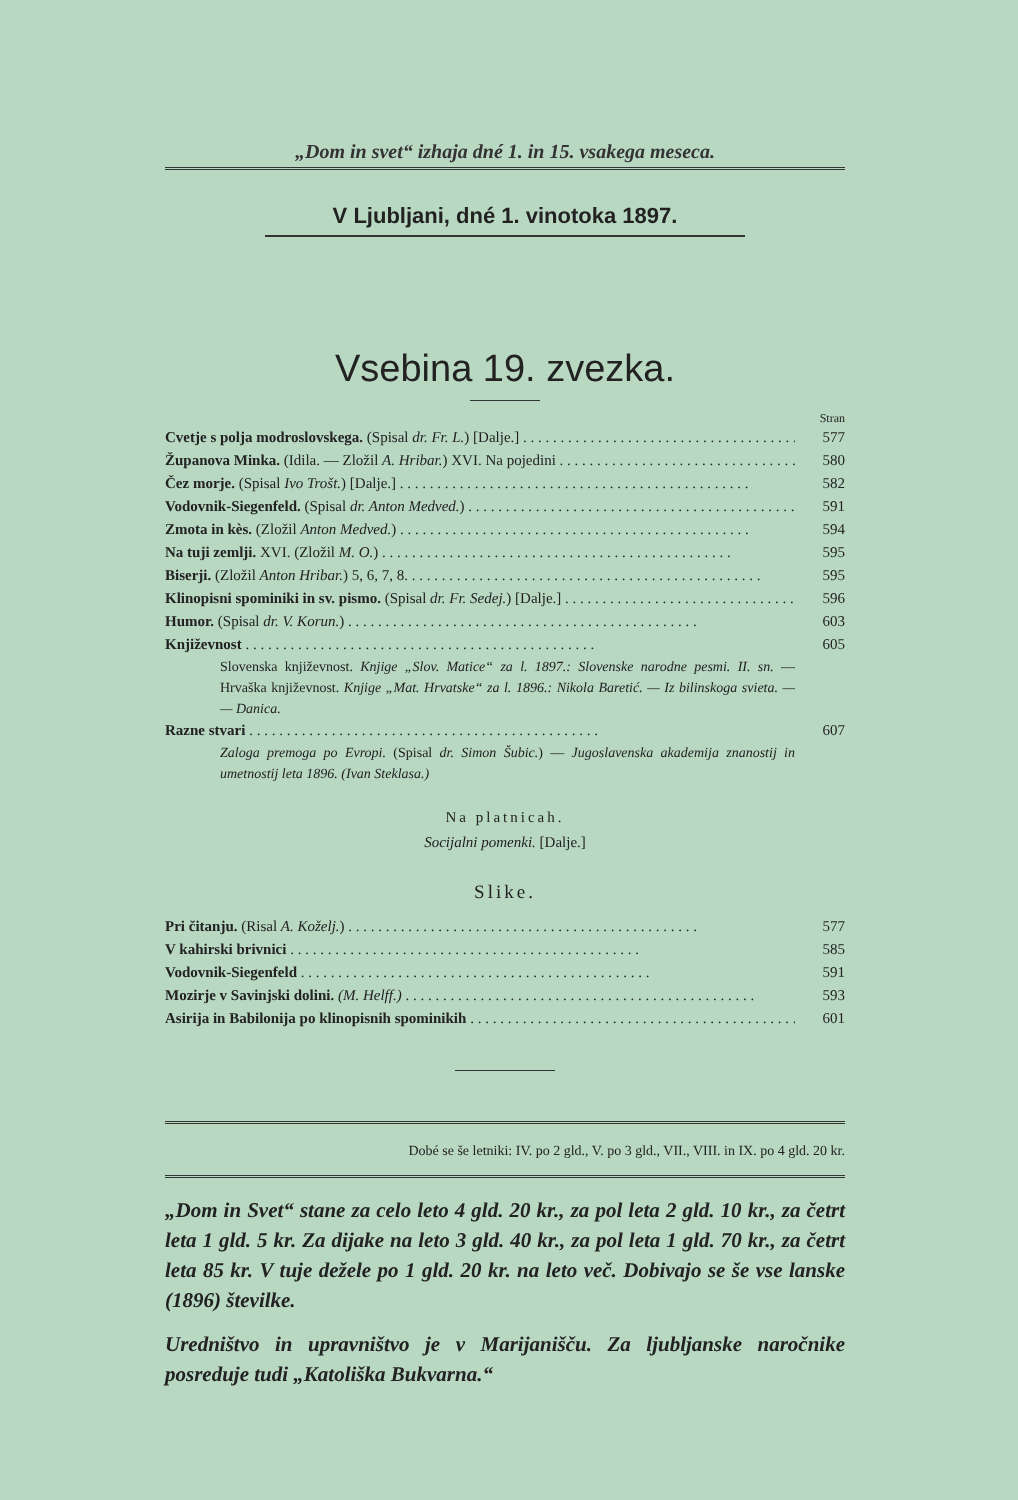„Dom in svet“ izhaja dné 1. in 15. vsakega meseca.
V Ljubljani, dné 1. vinotoka 1897.
Vsebina 19. zvezka.
Stran
Cvetje s polja modroslovskega. (Spisal dr. Fr. L.) [Dalje.] 577
Županova Minka. (Idila. — Zložil A. Hribar.) XVI. Na pojedini 580
Čez morje. (Spisal Ivo Trošt.) [Dalje.] 582
Vodovnik-Siegenfeld. (Spisal dr. Anton Medved.) 591
Zmota in kès. (Zložil Anton Medved.) 594
Na tuji zemlji. XVI. (Zložil M. O.) 595
Biserji. (Zložil Anton Hribar.) 5, 6, 7, 8. 595
Klinopisni spominiki in sv. pismo. (Spisal dr. Fr. Sedej.) [Dalje.] 596
Humor. (Spisal dr. V. Korun.) 603
Književnost 605
Slovenska književnost. Knjige „Slov. Matice“ za l. 1897.: Slovenske narodne pesmi. II. sn. — Hrvaška književnost. Knjige „Mat. Hrvatske“ za l. 1896.: Nikola Baretić. — Iz bilinskoga svieta. — — Danica.
Razne stvari 607
Zaloga premoga po Evropi. (Spisal dr. Simon Šubic.) — Jugoslavenska akademija znanostij in umetnostij leta 1896. (Ivan Steklasa.)
Na platnicah.
Socijalni pomenki. [Dalje.]
Slike.
Pri čitanju. (Risal A. Koželj.) 577
V kahirski brivnici 585
Vodovnik-Siegenfeld 591
Mozirje v Savinjski dolini. (M. Helff.) 593
Asirija in Babilonija po klinopisnih spominikih 601
Dobé se še letniki: IV. po 2 gld., V. po 3 gld., VII., VIII. in IX. po 4 gld. 20 kr.
„Dom in Svet“ stane za celo leto 4 gld. 20 kr., za pol leta 2 gld. 10 kr., za četrt leta 1 gld. 5 kr. Za dijake na leto 3 gld. 40 kr., za pol leta 1 gld. 70 kr., za četrt leta 85 kr. V tuje dežele po 1 gld. 20 kr. na leto več. Dobivajo se še vse lanske (1896) številke.
Uredništvo in upravništvo je v Marijanišču. Za ljubljanske naročnike posreduje tudi „Katoliška Bukvarna.“